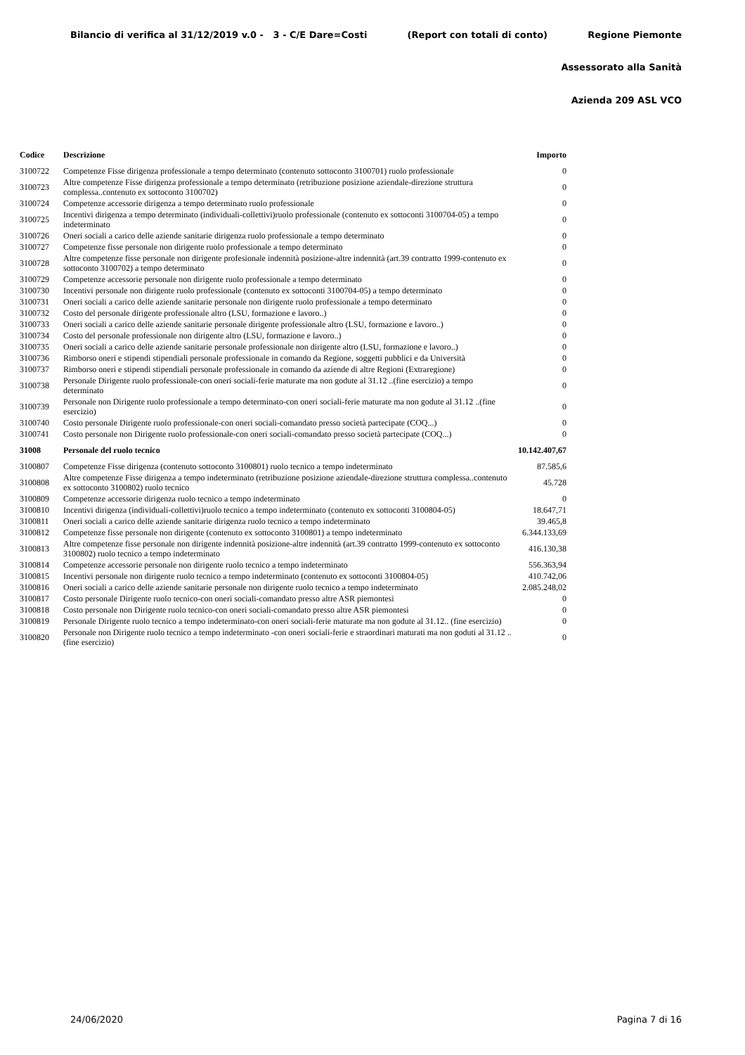Bilancio di verifica al 31/12/2019 v.0 - 3 - C/E Dare=Costi (Report con totali di conto) Regione Piemonte
Assessorato alla Sanità
Azienda 209 ASL VCO
| Codice | Descrizione | Importo |
| --- | --- | --- |
| 3100722 | Competenze Fisse dirigenza professionale a tempo determinato (contenuto sottoconto 3100701) ruolo professionale | 0 |
| 3100723 | Altre competenze Fisse dirigenza professionale a tempo determinato (retribuzione posizione aziendale-direzione struttura complessa..contenuto ex sottoconto 3100702) | 0 |
| 3100724 | Competenze accessorie dirigenza a tempo determinato ruolo professionale | 0 |
| 3100725 | Incentivi dirigenza a tempo determinato (individuali-collettivi)ruolo professionale (contenuto ex sottoconti 3100704-05) a tempo indeterminato | 0 |
| 3100726 | Oneri sociali a carico delle aziende sanitarie dirigenza ruolo professionale a tempo determinato | 0 |
| 3100727 | Competenze fisse personale non dirigente ruolo professionale a tempo determinato | 0 |
| 3100728 | Altre competenze fisse personale non dirigente profesionale indennità posizione-altre indennità (art.39 contratto 1999-contenuto ex sottoconto 3100702) a tempo determinato | 0 |
| 3100729 | Competenze accessorie personale non dirigente ruolo professionale a tempo determinato | 0 |
| 3100730 | Incentivi personale non dirigente ruolo professionale (contenuto ex sottoconti 3100704-05) a tempo determinato | 0 |
| 3100731 | Oneri sociali a carico delle aziende sanitarie personale non dirigente ruolo professionale a tempo determinato | 0 |
| 3100732 | Costo del personale dirigente professionale altro (LSU, formazione e lavoro..) | 0 |
| 3100733 | Oneri sociali a carico delle aziende sanitarie personale dirigente professionale altro (LSU, formazione e lavoro..) | 0 |
| 3100734 | Costo del personale professionale non dirigente altro (LSU, formazione e lavoro..) | 0 |
| 3100735 | Oneri sociali a carico delle aziende sanitarie personale professionale non dirigente altro (LSU, formazione e lavoro..) | 0 |
| 3100736 | Rimborso oneri e stipendi stipendiali personale professionale in comando da Regione, soggetti pubblici e da Università | 0 |
| 3100737 | Rimborso oneri e stipendi stipendiali personale professionale in comando da aziende di altre Regioni (Extraregione) | 0 |
| 3100738 | Personale Dirigente ruolo professionale-con oneri sociali-ferie maturate ma non godute al 31.12 ..(fine esercizio) a tempo determinato | 0 |
| 3100739 | Personale non Dirigente ruolo professionale a tempo determinato-con oneri sociali-ferie maturate ma non godute al 31.12 ..(fine esercizio) | 0 |
| 3100740 | Costo personale Dirigente ruolo professionale-con oneri sociali-comandato presso società partecipate (COQ...) | 0 |
| 3100741 | Costo personale non Dirigente ruolo professionale-con oneri sociali-comandato presso società partecipate (COQ...) | 0 |
| 31008 | Personale del ruolo tecnico | 10.142.407,67 |
| 3100807 | Competenze Fisse dirigenza (contenuto sottoconto 3100801) ruolo tecnico a tempo indeterminato | 87.585,6 |
| 3100808 | Altre competenze Fisse dirigenza a tempo indeterminato (retribuzione posizione aziendale-direzione struttura complessa..contenuto ex sottoconto 3100802) ruolo tecnico | 45.728 |
| 3100809 | Competenze accessorie dirigenza ruolo tecnico a tempo indeterminato | 0 |
| 3100810 | Incentivi dirigenza (individuali-collettivi)ruolo tecnico a tempo indeterminato (contenuto ex sottoconti 3100804-05) | 18.647,71 |
| 3100811 | Oneri sociali a carico delle aziende sanitarie dirigenza ruolo tecnico a tempo indeterminato | 39.465,8 |
| 3100812 | Competenze fisse personale non dirigente (contenuto ex sottoconto 3100801) a tempo indeterminato | 6.344.133,69 |
| 3100813 | Altre competenze fisse personale non dirigente indennità posizione-altre indennità (art.39 contratto 1999-contenuto ex sottoconto 3100802) ruolo tecnico a tempo indeterminato | 416.130,38 |
| 3100814 | Competenze accessorie personale non dirigente ruolo tecnico a tempo indeterminato | 556.363,94 |
| 3100815 | Incentivi personale non dirigente ruolo tecnico a tempo indeterminato (contenuto ex sottoconti 3100804-05) | 410.742,06 |
| 3100816 | Oneri sociali a carico delle aziende sanitarie personale non dirigente ruolo tecnico a tempo indeterminato | 2.085.248,02 |
| 3100817 | Costo personale Dirigente ruolo tecnico-con oneri sociali-comandato presso altre ASR piemontesi | 0 |
| 3100818 | Costo personale non Dirigente ruolo tecnico-con oneri sociali-comandato presso altre ASR piemontesi | 0 |
| 3100819 | Personale Dirigente ruolo tecnico a tempo indeterminato-con oneri sociali-ferie maturate ma non godute al 31.12.. (fine esercizio) | 0 |
| 3100820 | Personale non Dirigente ruolo tecnico a tempo indeterminato -con oneri sociali-ferie e straordinari maturati ma non goduti al 31.12 ..(fine esercizio) | 0 |
24/06/2020 Pagina 7 di 16